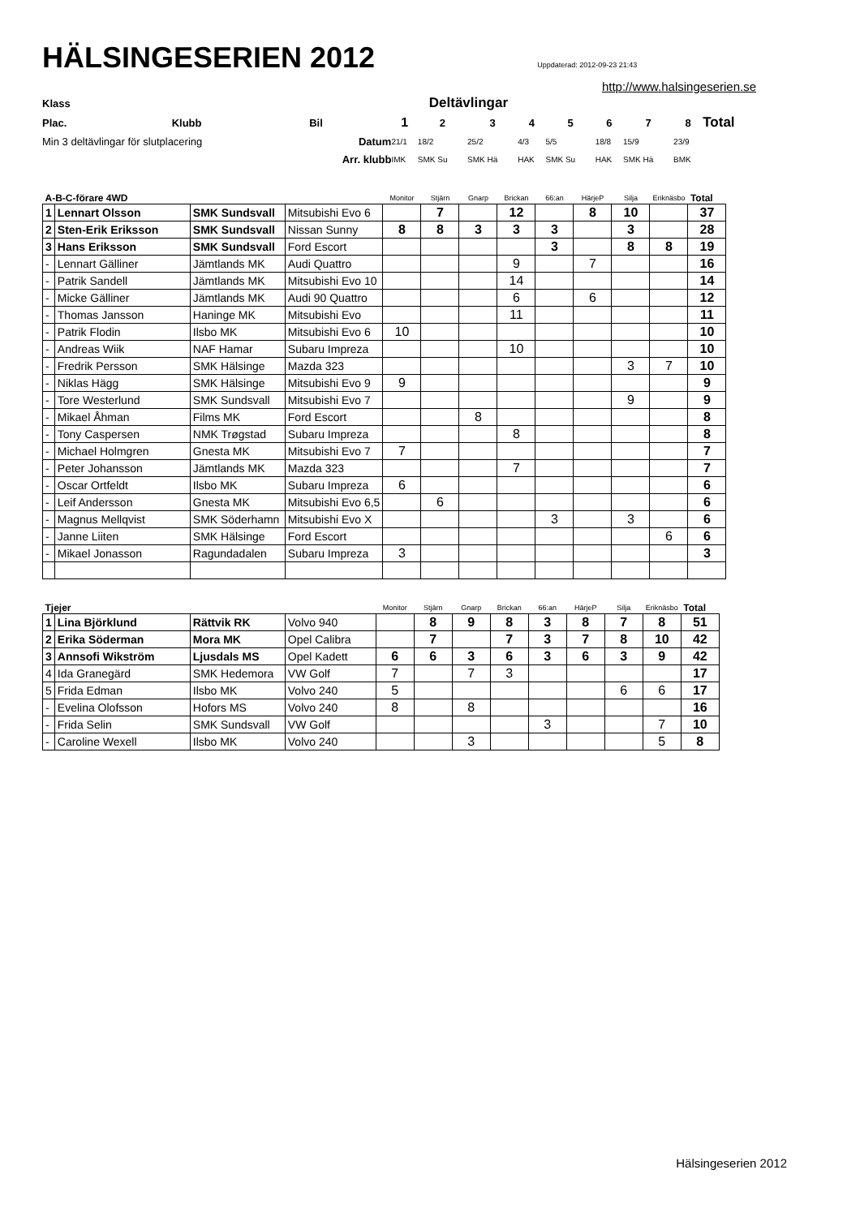HÄLSINGESERIEN 2012
Uppdaterad: 2012-09-23 21:43
http://www.halsingeserien.se
| Klass | | | Deltävlingar | | | | | | | | |
| Plac. | Klubb | Bil | 1 | 2 | 3 | 4 | 5 | 6 | 7 | 8 | Total |
| Min 3 deltävlingar för slutplacering | | Datum | 21/1 | 18/2 | 25/2 | 4/3 | 5/5 | 18/8 | 15/9 | 23/9 | |
| | | Arr. klubb | IMK | SMK Su | SMK Hä | HAK | SMK Su | HAK | SMK Hä | BMK | |
| A-B-C-förare 4WD | | | | Monitor | Stjärn | Gnarp | Brickan | 66:an | HärjeP | Silja | Eriknäsbo | Total |
| 1 | Lennart Olsson | SMK Sundsvall | Mitsubishi Evo 6 | | 7 | | 12 | | 8 | 10 | | 37 |
| 2 | Sten-Erik Eriksson | SMK Sundsvall | Nissan Sunny | 8 | 8 | 3 | 3 | 3 | | 3 | | 28 |
| 3 | Hans Eriksson | SMK Sundsvall | Ford Escort | | | | | 3 | | 8 | 8 | 19 |
| - | Lennart Gälliner | Jämtlands MK | Audi Quattro | | | | 9 | | 7 | | | 16 |
| - | Patrik Sandell | Jämtlands MK | Mitsubishi Evo 10 | | | | 14 | | | | | 14 |
| - | Micke Gälliner | Jämtlands MK | Audi 90 Quattro | | | | 6 | | 6 | | | 12 |
| - | Thomas Jansson | Haninge MK | Mitsubishi Evo | | | | 11 | | | | | 11 |
| - | Patrik Flodin | Ilsbo MK | Mitsubishi Evo 6 | 10 | | | | | | | | 10 |
| - | Andreas Wiik | NAF Hamar | Subaru Impreza | | | | 10 | | | | | 10 |
| - | Fredrik Persson | SMK Hälsinge | Mazda 323 | | | | | | | 3 | 7 | 10 |
| - | Niklas Hägg | SMK Hälsinge | Mitsubishi Evo 9 | 9 | | | | | | | | 9 |
| - | Tore Westerlund | SMK Sundsvall | Mitsubishi Evo 7 | | | | | | | 9 | | 9 |
| - | Mikael Åhman | Films MK | Ford Escort | | | 8 | | | | | | 8 |
| - | Tony Caspersen | NMK Trøgstad | Subaru Impreza | | | | 8 | | | | | 8 |
| - | Michael Holmgren | Gnesta MK | Mitsubishi Evo 7 | 7 | | | | | | | | 7 |
| - | Peter Johansson | Jämtlands MK | Mazda 323 | | | | 7 | | | | | 7 |
| - | Oscar Ortfeldt | Ilsbo MK | Subaru Impreza | 6 | | | | | | | | 6 |
| - | Leif Andersson | Gnesta MK | Mitsubishi Evo 6,5 | | 6 | | | | | | | 6 |
| - | Magnus Mellqvist | SMK Söderhamn | Mitsubishi Evo X | | | | | 3 | | 3 | | 6 |
| - | Janne Liiten | SMK Hälsinge | Ford Escort | | | | | | | | 6 | 6 |
| - | Mikael Jonasson | Ragundadalen | Subaru Impreza | 3 | | | | | | | | 3 |
| Tjejer | | | | Monitor | Stjärn | Gnarp | Brickan | 66:an | HärjeP | Silja | Eriknäsbo | Total |
| 1 | Lina Björklund | Rättvik RK | Volvo 940 | | 8 | 9 | 8 | 3 | 8 | 7 | 8 | 51 |
| 2 | Erika Söderman | Mora MK | Opel Calibra | | 7 | | 7 | 3 | 7 | 8 | 10 | 42 |
| 3 | Annsofi Wikström | Ljusdals MS | Opel Kadett | 6 | 6 | 3 | 6 | 3 | 6 | 3 | 9 | 42 |
| 4 | Ida Granegärd | SMK Hedemora | VW Golf | 7 | | 7 | 3 | | | | | 17 |
| 5 | Frida Edman | Ilsbo MK | Volvo 240 | 5 | | | | | | 6 | 6 | 17 |
| - | Evelina Olofsson | Hofors MS | Volvo 240 | 8 | | 8 | | | | | | 16 |
| - | Frida Selin | SMK Sundsvall | VW Golf | | | | | 3 | | | 7 | 10 |
| - | Caroline Wexell | Ilsbo MK | Volvo 240 | | | 3 | | | | | 5 | 8 |
Hälsingeserien 2012